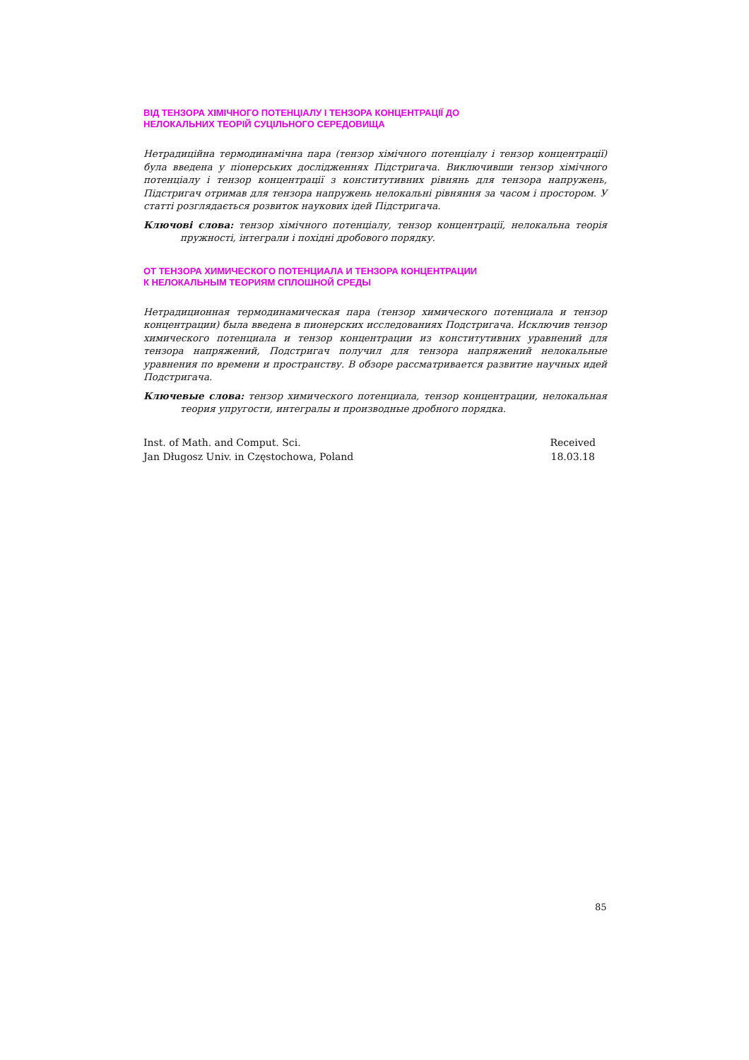ВІД ТЕНЗОРА ХІМІЧНОГО ПОТЕНЦІАЛУ І ТЕНЗОРА КОНЦЕНТРАЦІЇ ДО
НЕЛОКАЛЬНИХ ТЕОРІЙ СУЦІЛЬНОГО СЕРЕДОВИЩА
Нетрадиційна термодинамічна пара (тензор хімічного потенціалу і тензор концентрації) була введена у піонерських дослідженнях Підстригача. Виключивши тензор хімічного потенціалу і тензор концентрації з конститутивних рівнянь для тензора напружень, Підстригач отримав для тензора напружень нелокальні рівняння за часом і простором. У статті розглядається розвиток наукових ідей Підстригача.
Ключові слова: тензор хімічного потенціалу, тензор концентрації, нелокальна теорія пружності, інтеграли і похідні дробового порядку.
ОТ ТЕНЗОРА ХИМИЧЕСКОГО ПОТЕНЦИАЛА И ТЕНЗОРА КОНЦЕНТРАЦИИ
К НЕЛОКАЛЬНЫМ ТЕОРИЯМ СПЛОШНОЙ СРЕДЫ
Нетрадиционная термодинамическая пара (тензор химического потенциала и тензор концентрации) была введена в пионерских исследованиях Подстригача. Исключив тензор химического потенциала и тензор концентрации из конститутивних уравнений для тензора напряжений, Подстригач получил для тензора напряжений нелокальные уравнения по времени и пространству. В обзоре рассматривается развитие научных идей Подстригача.
Ключевые слова: тензор химического потенциала, тензор концентрации, нелокальная теория упругости, интегралы и производные дробного порядка.
Inst. of Math. and Comput. Sci.
Jan Długosz Univ. in Częstochowa, Poland
Received
18.03.18
85